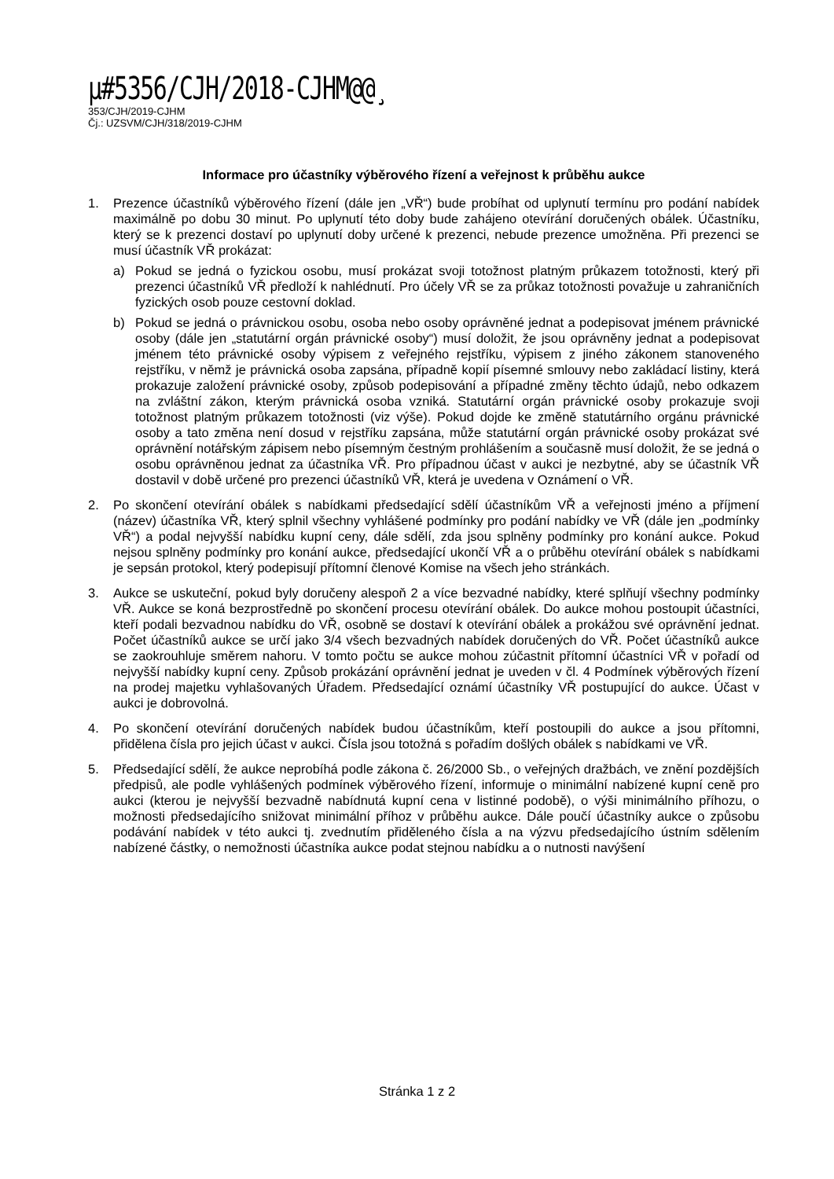µ#5356/CJH/2018-CJHM@@¸
353/CJH/2019-CJHM
Čj.: UZSVM/CJH/318/2019-CJHM
Informace pro účastníky výběrového řízení a veřejnost k průběhu aukce
1. Prezence účastníků výběrového řízení (dále jen „VŘ“) bude probíhat od uplynutí termínu pro podání nabídek maximálně po dobu 30 minut. Po uplynutí této doby bude zahájeno otevírání doručených obálek. Účastníku, který se k prezenci dostaví po uplynutí doby určené k prezenci, nebude prezence umožněna. Při prezenci se musí účastník VŘ prokázat:
a) Pokud se jedná o fyzickou osobu, musí prokázat svoji totožnost platným průkazem totožnosti, který při prezenci účastníků VŘ předloží k nahlédnutí. Pro účely VŘ se za průkaz totožnosti považuje u zahraničních fyzických osob pouze cestovní doklad.
b) Pokud se jedná o právnickou osobu, osoba nebo osoby oprávněné jednat a podepisovat jménem právnické osoby (dále jen „statutární orgán právnické osoby“) musí doložit, že jsou oprávněny jednat a podepisovat jménem této právnické osoby výpisem z veřejného rejstříku, výpisem z jiného zákonem stanoveného rejstříku, v němž je právnická osoba zapsána, případně kopií písemné smlouvy nebo zakládací listiny, která prokazuje založení právnické osoby, způsob podepisování a případné změny těchto údajů, nebo odkazem na zvláštní zákon, kterým právnická osoba vzniká. Statutární orgán právnické osoby prokazuje svoji totožnost platným průkazem totožnosti (viz výše). Pokud dojde ke změně statutárního orgánu právnické osoby a tato změna není dosud v rejstříku zapsána, může statutární orgán právnické osoby prokázat své oprávnění notářským zápisem nebo písemným čestným prohlášením a současně musí doložit, že se jedná o osobu oprávněnou jednat za účastníka VŘ. Pro případnou účast v aukci je nezbytné, aby se účastník VŘ dostavil v době určené pro prezenci účastníků VŘ, která je uvedena v Oznámení o VŘ.
2. Po skončení otevírání obálek s nabídkami předsedající sdělí účastníkům VŘ a veřejnosti jméno a příjmení (název) účastníka VŘ, který splnil všechny vyhlášené podmínky pro podání nabídky ve VŘ (dále jen „podmínky VŘ“) a podal nejvyšší nabídku kupní ceny, dále sdělí, zda jsou splněny podmínky pro konání aukce. Pokud nejsou splněny podmínky pro konání aukce, předsedající ukončí VŘ a o průběhu otevírání obálek s nabídkami je sepsán protokol, který podepisují přítomní členové Komise na všech jeho stránkách.
3. Aukce se uskuteční, pokud byly doručeny alespoň 2 a více bezvadné nabídky, které splňují všechny podmínky VŘ. Aukce se koná bezprostředně po skončení procesu otevírání obálek. Do aukce mohou postoupit účastníci, kteří podali bezvadnou nabídku do VŘ, osobně se dostaví k otevírání obálek a prokážou své oprávnění jednat. Počet účastníků aukce se určí jako 3/4 všech bezvadných nabídek doručených do VŘ. Počet účastníků aukce se zaokrouhluje směrem nahoru. V tomto počtu se aukce mohou zúčastnit přítomní účastníci VŘ v pořadí od nejvyšší nabídky kupní ceny. Způsob prokázání oprávnění jednat je uveden v čl. 4 Podmínek výběrových řízení na prodej majetku vyhlašovaných Úřadem. Předsedající oznámí účastníky VŘ postupující do aukce. Účast v aukci je dobrovolná.
4. Po skončení otevírání doručených nabídek budou účastníkům, kteří postoupili do aukce a jsou přítomni, přidělena čísla pro jejich účast v aukci. Čísla jsou totožná s pořadím došlých obálek s nabídkami ve VŘ.
5. Předsedající sdělí, že aukce neprobíhá podle zákona č. 26/2000 Sb., o veřejných dražbách, ve znění pozdějších předpisů, ale podle vyhlášených podmínek výběrového řízení, informuje o minimální nabízené kupní ceně pro aukci (kterou je nejvyšší bezvadně nabídnutá kupní cena v listinné podobě), o výši minimálního příhozu, o možnosti předsedajícího snižovat minimální příhoz v průběhu aukce. Dále poučí účastníky aukce o způsobu podávání nabídek v této aukci tj. zvednutím přiděleného čísla a na výzvu předsedajícího ústním sdělením nabízené částky, o nemožnosti účastníka aukce podat stejnou nabídku a o nutnosti navýšení
Stránka 1 z 2